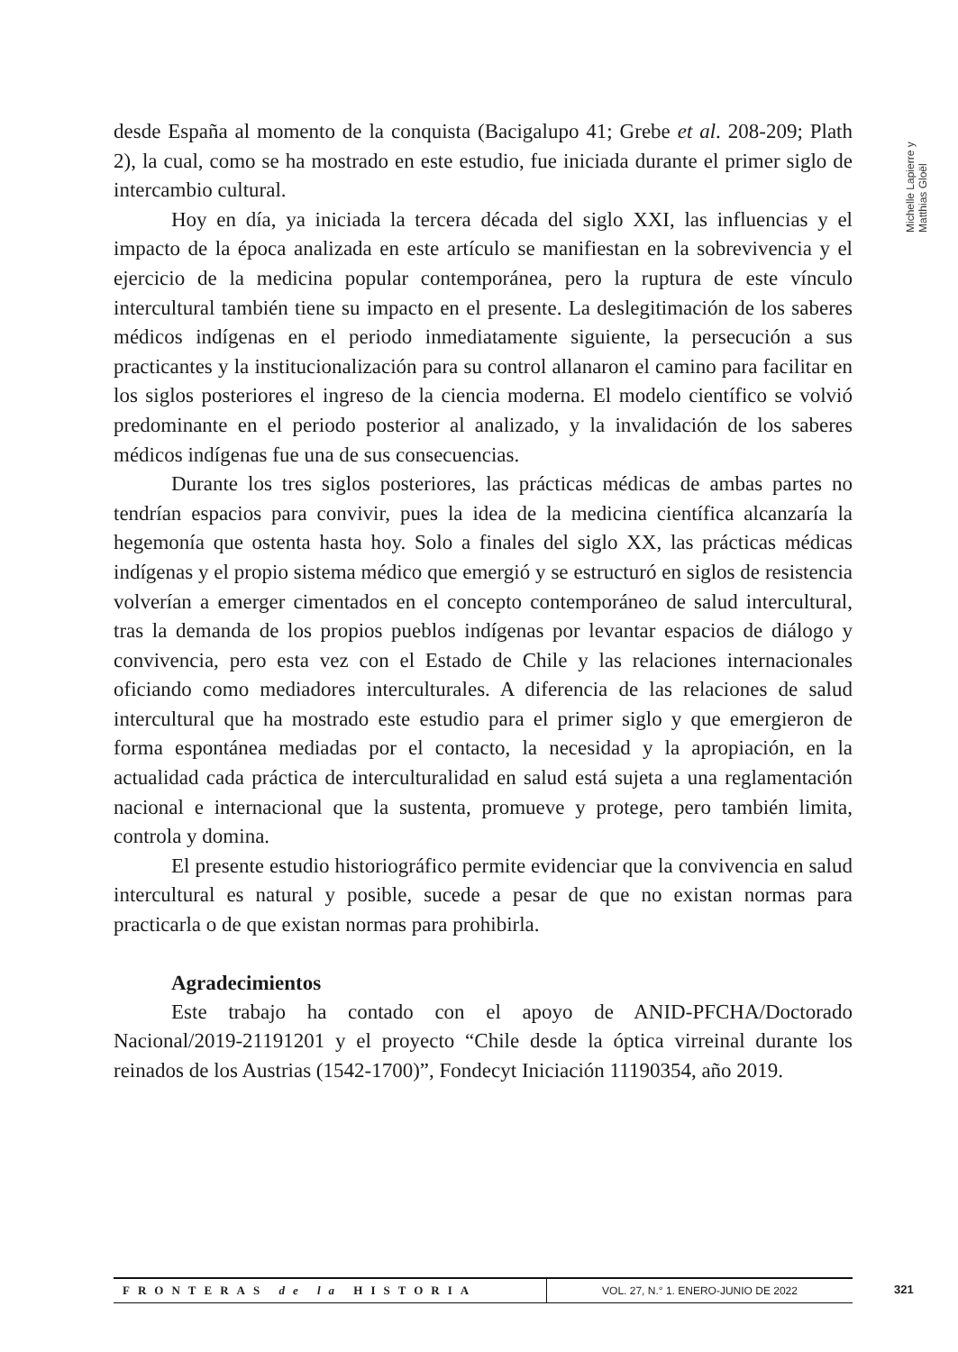Michelle Lapierre y Matthias Gloël
desde España al momento de la conquista (Bacigalupo 41; Grebe et al. 208-209; Plath 2), la cual, como se ha mostrado en este estudio, fue iniciada durante el primer siglo de intercambio cultural.
Hoy en día, ya iniciada la tercera década del siglo XXI, las influencias y el impacto de la época analizada en este artículo se manifiestan en la sobrevivencia y el ejercicio de la medicina popular contemporánea, pero la ruptura de este vínculo intercultural también tiene su impacto en el presente. La deslegitimación de los saberes médicos indígenas en el periodo inmediatamente siguiente, la persecución a sus practicantes y la institucionalización para su control allanaron el camino para facilitar en los siglos posteriores el ingreso de la ciencia moderna. El modelo científico se volvió predominante en el periodo posterior al analizado, y la invalidación de los saberes médicos indígenas fue una de sus consecuencias.
Durante los tres siglos posteriores, las prácticas médicas de ambas partes no tendrían espacios para convivir, pues la idea de la medicina científica alcanzaría la hegemonía que ostenta hasta hoy. Solo a finales del siglo XX, las prácticas médicas indígenas y el propio sistema médico que emergió y se estructuró en siglos de resistencia volverían a emerger cimentados en el concepto contemporáneo de salud intercultural, tras la demanda de los propios pueblos indígenas por levantar espacios de diálogo y convivencia, pero esta vez con el Estado de Chile y las relaciones internacionales oficiando como mediadores interculturales. A diferencia de las relaciones de salud intercultural que ha mostrado este estudio para el primer siglo y que emergieron de forma espontánea mediadas por el contacto, la necesidad y la apropiación, en la actualidad cada práctica de interculturalidad en salud está sujeta a una reglamentación nacional e internacional que la sustenta, promueve y protege, pero también limita, controla y domina.
El presente estudio historiográfico permite evidenciar que la convivencia en salud intercultural es natural y posible, sucede a pesar de que no existan normas para practicarla o de que existan normas para prohibirla.
Agradecimientos
Este trabajo ha contado con el apoyo de ANID-PFCHA/Doctorado Nacional/2019-21191201 y el proyecto “Chile desde la óptica virreinal durante los reinados de los Austrias (1542-1700)”, Fondecyt Iniciación 11190354, año 2019.
FRONTERAS de la HISTORIA
VOL. 27, N.° 1. ENERO-JUNIO DE 2022
321